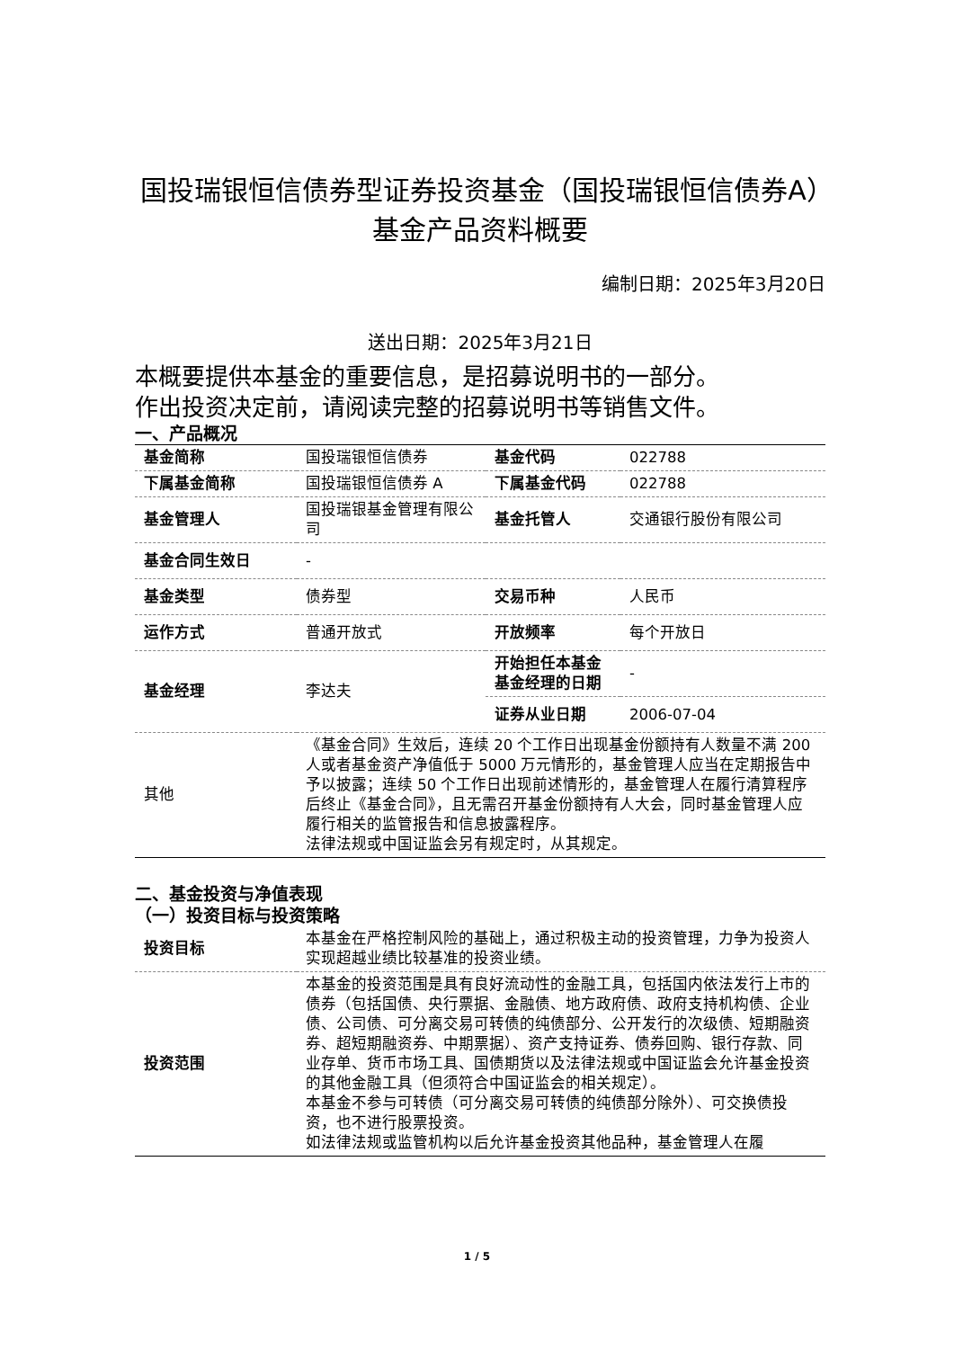国投瑞银恒信债券型证券投资基金（国投瑞银恒信债券A）基金产品资料概要
编制日期：2025年3月20日
送出日期：2025年3月21日
本概要提供本基金的重要信息，是招募说明书的一部分。
作出投资决定前，请阅读完整的招募说明书等销售文件。
一、产品概况
| 基金简称 | 国投瑞银恒信债券 | 基金代码 | 022788 |
| 下属基金简称 | 国投瑞银恒信债券 A | 下属基金代码 | 022788 |
| 基金管理人 | 国投瑞银基金管理有限公司 | 基金托管人 | 交通银行股份有限公司 |
| 基金合同生效日 | - | | |
| 基金类型 | 债券型 | 交易币种 | 人民币 |
| 运作方式 | 普通开放式 | 开放频率 | 每个开放日 |
| 基金经理 | 李达夫 | 开始担任本基金基金经理的日期 | - |
| | | 证券从业日期 | 2006-07-04 |
| 其他 | 《基金合同》生效后，连续 20 个工作日出现基金份额持有人数量不满 200 人或者基金资产净值低于 5000 万元情形的，基金管理人应当在定期报告中予以披露；连续 50 个工作日出现前述情形的，基金管理人在履行清算程序后终止《基金合同》，且无需召开基金份额持有人大会，同时基金管理人应履行相关的监管报告和信息披露程序。 法律法规或中国证监会另有规定时，从其规定。 | | |
二、基金投资与净值表现
（一）投资目标与投资策略
| 投资目标 | 本基金在严格控制风险的基础上，通过积极主动的投资管理，力争为投资人实现超越业绩比较基准的投资业绩。 |
| 投资范围 | 本基金的投资范围是具有良好流动性的金融工具，包括国内依法发行上市的债券（包括国债、央行票据、金融债、地方政府债、政府支持机构债、企业债、公司债、可分离交易可转债的纯债部分、公开发行的次级债、短期融资券、超短期融资券、中期票据）、资产支持证券、债券回购、银行存款、同业存单、货币市场工具、国债期货以及法律法规或中国证监会允许基金投资的其他金融工具（但须符合中国证监会的相关规定）。 本基金不参与可转债（可分离交易可转债的纯债部分除外）、可交换债投资，也不进行股票投资。 如法律法规或监管机构以后允许基金投资其他品种，基金管理人在履 |
1 / 5